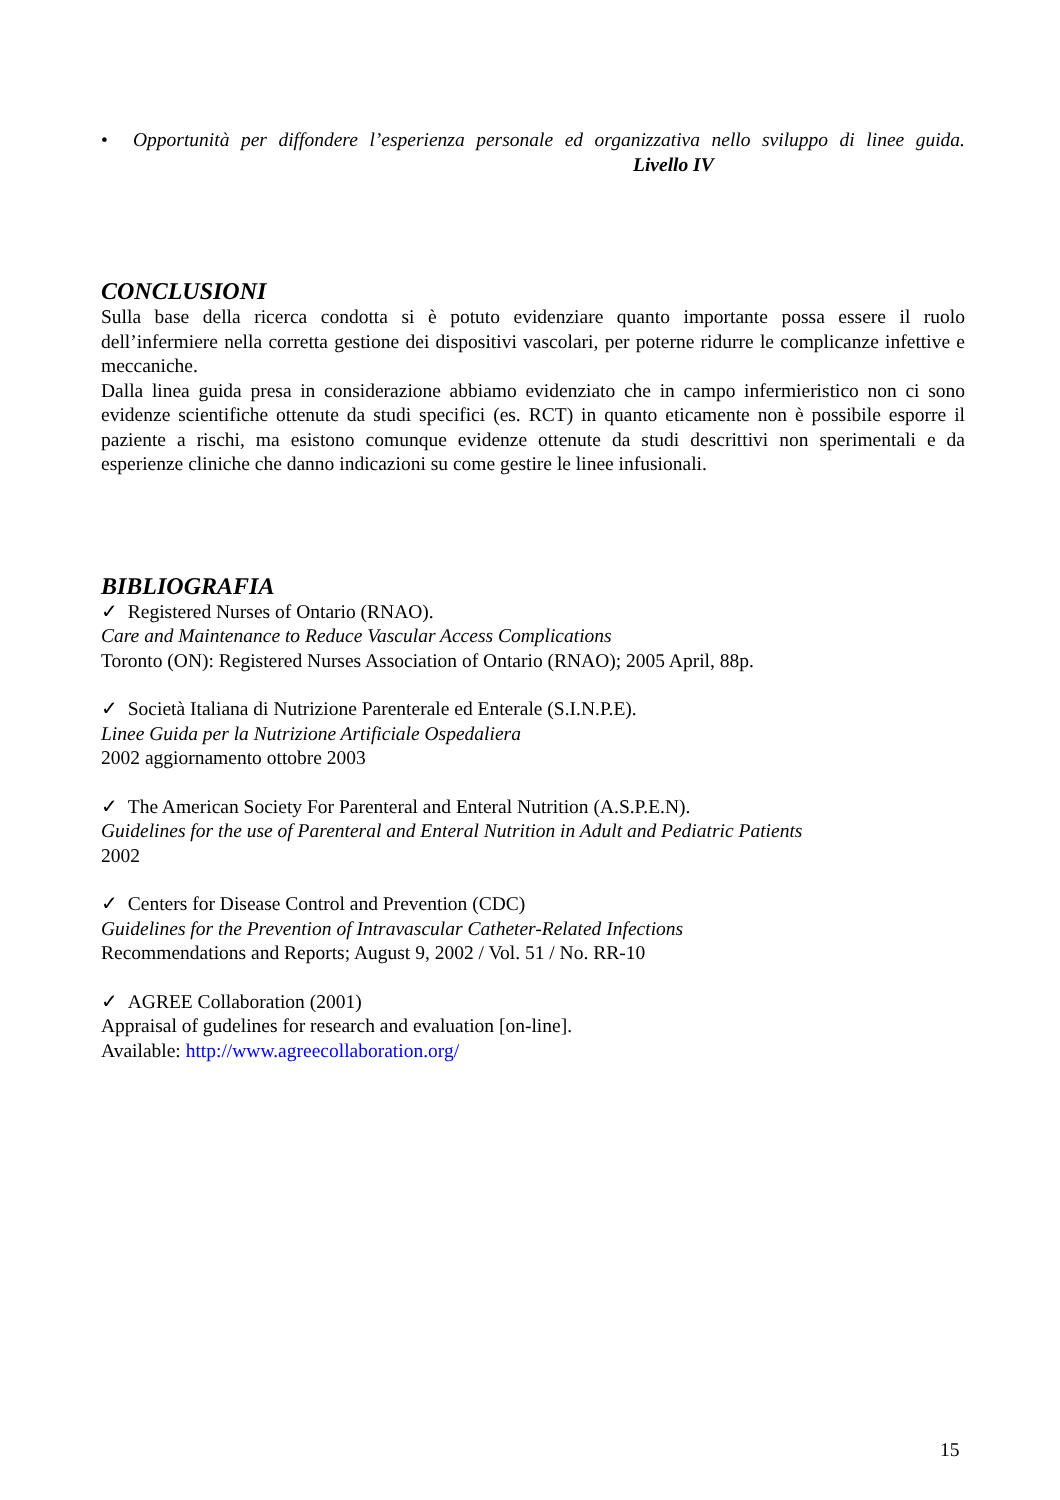• Opportunità per diffondere l’esperienza personale ed organizzativa nello sviluppo di linee guida. Livello IV
CONCLUSIONI
Sulla base della ricerca condotta si è potuto evidenziare quanto importante possa essere il ruolo dell’infermiere nella corretta gestione dei dispositivi vascolari, per poterne ridurre le complicanze infettive e meccaniche.
Dalla linea guida presa in considerazione abbiamo evidenziato che in campo infermieristico non ci sono evidenze scientifiche ottenute da studi specifici (es. RCT) in quanto eticamente non è possibile esporre il paziente a rischi, ma esistono comunque evidenze ottenute da studi descrittivi non sperimentali e da esperienze cliniche che danno indicazioni su come gestire le linee infusionali.
BIBLIOGRAFIA
✓ Registered Nurses of Ontario (RNAO).
Care and Maintenance to Reduce Vascular Access Complications
Toronto (ON): Registered Nurses Association of Ontario (RNAO); 2005 April, 88p.
✓ Società Italiana di Nutrizione Parenterale ed Enterale (S.I.N.P.E).
Linee Guida per la Nutrizione Artificiale Ospedaliera
2002 aggiornamento ottobre 2003
✓ The American Society For Parenteral and Enteral Nutrition (A.S.P.E.N).
Guidelines for the use of Parenteral and Enteral Nutrition in Adult and Pediatric Patients
2002
✓ Centers for Disease Control and Prevention (CDC)
Guidelines for the Prevention of Intravascular Catheter-Related Infections
Recommendations and Reports; August 9, 2002 / Vol. 51 / No. RR-10
✓ AGREE Collaboration (2001)
Appraisal of gudelines for research and evaluation [on-line].
Available: http://www.agreecollaboration.org/
15